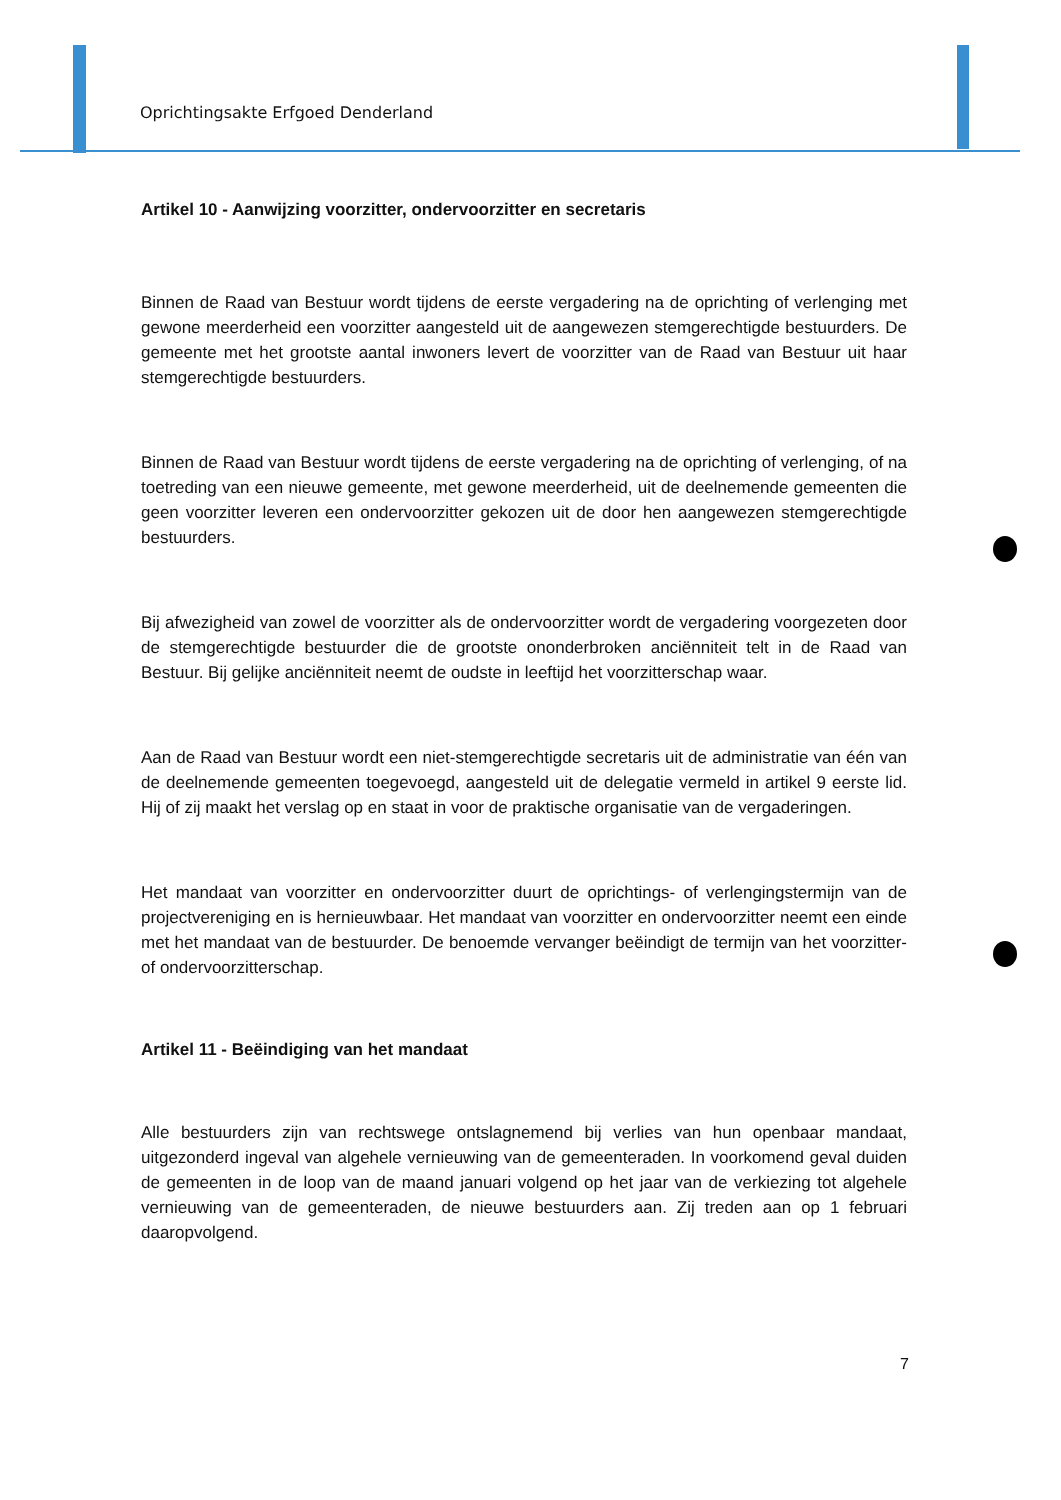Oprichtingsakte Erfgoed Denderland
Artikel 10 - Aanwijzing voorzitter, ondervoorzitter en secretaris
Binnen de Raad van Bestuur wordt tijdens de eerste vergadering na de oprichting of verlenging met gewone meerderheid een voorzitter aangesteld uit de aangewezen stemgerechtigde bestuurders. De gemeente met het grootste aantal inwoners levert de voorzitter van de Raad van Bestuur uit haar stemgerechtigde bestuurders.
Binnen de Raad van Bestuur wordt tijdens de eerste vergadering na de oprichting of verlenging, of na toetreding van een nieuwe gemeente, met gewone meerderheid, uit de deelnemende gemeenten die geen voorzitter leveren een ondervoorzitter gekozen uit de door hen aangewezen stemgerechtigde bestuurders.
Bij afwezigheid van zowel de voorzitter als de ondervoorzitter wordt de vergadering voorgezeten door de stemgerechtigde bestuurder die de grootste ononderbroken anciënniteit telt in de Raad van Bestuur. Bij gelijke anciënniteit neemt de oudste in leeftijd het voorzitterschap waar.
Aan de Raad van Bestuur wordt een niet-stemgerechtigde secretaris uit de administratie van één van de deelnemende gemeenten toegevoegd, aangesteld uit de delegatie vermeld in artikel 9 eerste lid. Hij of zij maakt het verslag op en staat in voor de praktische organisatie van de vergaderingen.
Het mandaat van voorzitter en ondervoorzitter duurt de oprichtings- of verlengingstermijn van de projectvereniging en is hernieuwbaar. Het mandaat van voorzitter en ondervoorzitter neemt een einde met het mandaat van de bestuurder. De benoemde vervanger beëindigt de termijn van het voorzitter- of ondervoorzitterschap.
Artikel 11 - Beëindiging van het mandaat
Alle bestuurders zijn van rechtswege ontslagnemend bij verlies van hun openbaar mandaat, uitgezonderd ingeval van algehele vernieuwing van de gemeenteraden. In voorkomend geval duiden de gemeenten in de loop van de maand januari volgend op het jaar van de verkiezing tot algehele vernieuwing van de gemeenteraden, de nieuwe bestuurders aan. Zij treden aan op 1 februari daaropvolgend.
7